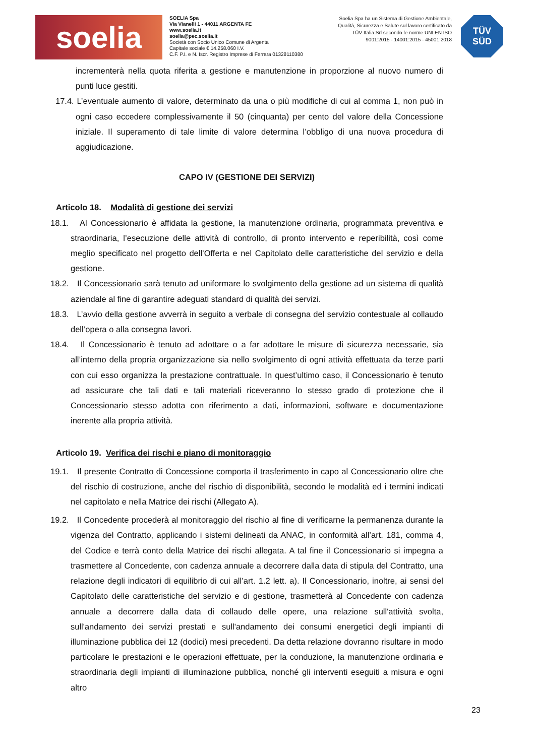soelia
SOELIA Spa
Via Vianelli 1 - 44011 ARGENTA FE
www.soelia.it
soelia@pec.soelia.it
Società con Socio Unico Comune di Argenta
Capitale sociale € 14.258.060 I.V.
C.F. P.I. e N. Iscr. Registro Imprese di Ferrara 01328110380
Soelia Spa ha un Sistema di Gestione Ambientale, Qualità, Sicurezza e Salute sul lavoro certificato da TÜV Italia Srl secondo le norme UNI EN ISO 9001:2015 - 14001:2015 - 45001:2018
TÜV
SÜD
incrementerà nella quota riferita a gestione e manutenzione in proporzione al nuovo numero di punti luce gestiti.
17.4. L’eventuale aumento di valore, determinato da una o più modifiche di cui al comma 1, non può in ogni caso eccedere complessivamente il 50 (cinquanta) per cento del valore della Concessione iniziale. Il superamento di tale limite di valore determina l’obbligo di una nuova procedura di aggiudicazione.
CAPO IV (GESTIONE DEI SERVIZI)
Articolo 18. Modalità di gestione dei servizi
18.1. Al Concessionario è affidata la gestione, la manutenzione ordinaria, programmata preventiva e straordinaria, l’esecuzione delle attività di controllo, di pronto intervento e reperibilità, così come meglio specificato nel progetto dell’Offerta e nel Capitolato delle caratteristiche del servizio e della gestione.
18.2. Il Concessionario sarà tenuto ad uniformare lo svolgimento della gestione ad un sistema di qualità aziendale al fine di garantire adeguati standard di qualità dei servizi.
18.3. L’avvio della gestione avverrà in seguito a verbale di consegna del servizio contestuale al collaudo dell’opera o alla consegna lavori.
18.4. Il Concessionario è tenuto ad adottare o a far adottare le misure di sicurezza necessarie, sia all’interno della propria organizzazione sia nello svolgimento di ogni attività effettuata da terze parti con cui esso organizza la prestazione contrattuale. In quest’ultimo caso, il Concessionario è tenuto ad assicurare che tali dati e tali materiali riceveranno lo stesso grado di protezione che il Concessionario stesso adotta con riferimento a dati, informazioni, software e documentazione inerente alla propria attività.
Articolo 19. Verifica dei rischi e piano di monitoraggio
19.1. Il presente Contratto di Concessione comporta il trasferimento in capo al Concessionario oltre che del rischio di costruzione, anche del rischio di disponibilità, secondo le modalità ed i termini indicati nel capitolato e nella Matrice dei rischi (Allegato A).
19.2. Il Concedente procederà al monitoraggio del rischio al fine di verificarne la permanenza durante la vigenza del Contratto, applicando i sistemi delineati da ANAC, in conformità all’art. 181, comma 4, del Codice e terrà conto della Matrice dei rischi allegata. A tal fine il Concessionario si impegna a trasmettere al Concedente, con cadenza annuale a decorrere dalla data di stipula del Contratto, una relazione degli indicatori di equilibrio di cui all’art. 1.2 lett. a). Il Concessionario, inoltre, ai sensi del Capitolato delle caratteristiche del servizio e di gestione, trasmetterà al Concedente con cadenza annuale a decorrere dalla data di collaudo delle opere, una relazione sull'attività svolta, sull'andamento dei servizi prestati e sull'andamento dei consumi energetici degli impianti di illuminazione pubblica dei 12 (dodici) mesi precedenti. Da detta relazione dovranno risultare in modo particolare le prestazioni e le operazioni effettuate, per la conduzione, la manutenzione ordinaria e straordinaria degli impianti di illuminazione pubblica, nonché gli interventi eseguiti a misura e ogni altro
23